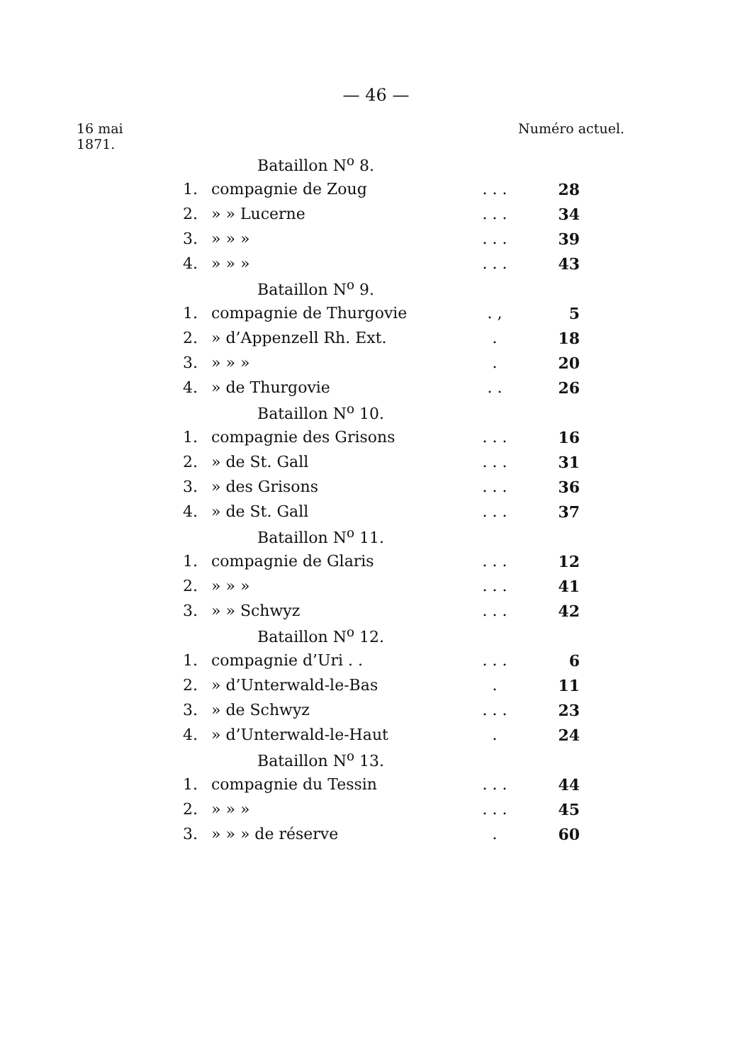— 46 —
16 mai
1871.
Numéro actuel.
| | Bataillon N<sup>o</sup> 8. | | |
| 1. | compagnie de Zoug | . . . | 28 |
| 2. | » » Lucerne | . . . | 34 |
| 3. | » » » | . . . | 39 |
| 4. | » » » | . . . | 43 |
| | Bataillon N<sup>o</sup> 9. | | |
| 1. | compagnie de Thurgovie | . , | 5 |
| 2. | » d’Appenzell Rh. Ext. | . | 18 |
| 3. | » » » | . | 20 |
| 4. | » de Thurgovie | . . | 26 |
| | Bataillon N<sup>o</sup> 10. | | |
| 1. | compagnie des Grisons | . . . | 16 |
| 2. | » de St. Gall | . . . | 31 |
| 3. | » des Grisons | . . . | 36 |
| 4. | » de St. Gall | . . . | 37 |
| | Bataillon N<sup>o</sup> 11. | | |
| 1. | compagnie de Glaris | . . . | 12 |
| 2. | » » » | . . . | 41 |
| 3. | » » Schwyz | . . . | 42 |
| | Bataillon N<sup>o</sup> 12. | | |
| 1. | compagnie d’Uri . . | . . . | 6 |
| 2. | » d’Unterwald-le-Bas | . | 11 |
| 3. | » de Schwyz | . . . | 23 |
| 4. | » d’Unterwald-le-Haut | . | 24 |
| | Bataillon N<sup>o</sup> 13. | | |
| 1. | compagnie du Tessin | . . . | 44 |
| 2. | » » » | . . . | 45 |
| 3. | » » » de réserve | . | 60 |